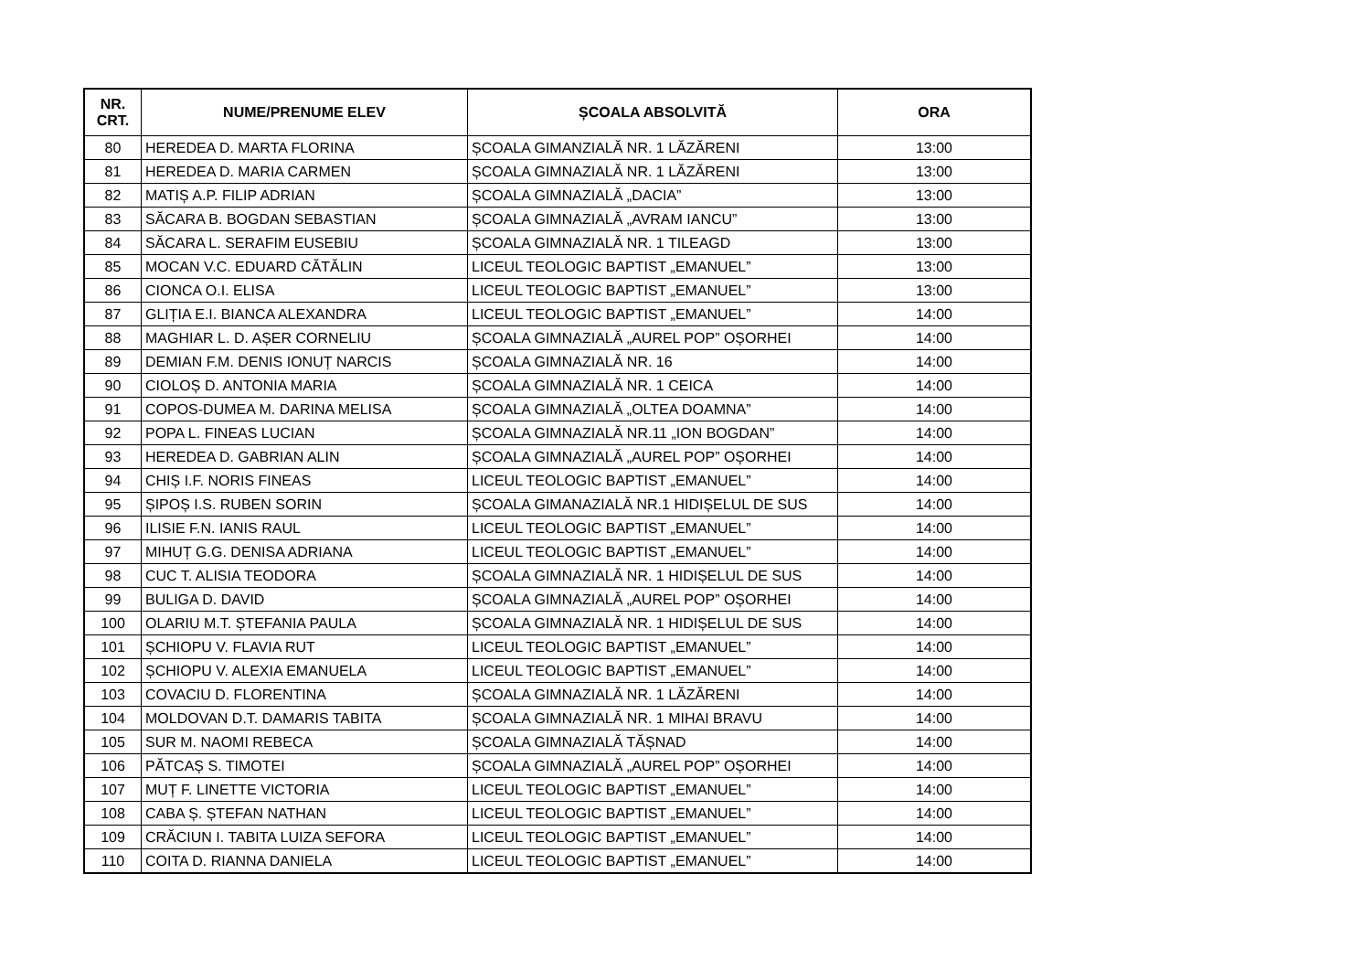| NR. CRT. | NUME/PRENUME ELEV | ȘCOALA ABSOLVITĂ | ORA |
| --- | --- | --- | --- |
| 80 | HEREDEA D. MARTA FLORINA | ȘCOALA GIMANZIALĂ NR. 1 LĂZĂRENI | 13:00 |
| 81 | HEREDEA D. MARIA CARMEN | ȘCOALA GIMNAZIALĂ NR. 1 LĂZĂRENI | 13:00 |
| 82 | MATIȘ A.P. FILIP ADRIAN | ȘCOALA GIMNAZIALĂ „DACIA” | 13:00 |
| 83 | SĂCARA B. BOGDAN SEBASTIAN | ȘCOALA GIMNAZIALĂ „AVRAM IANCU” | 13:00 |
| 84 | SĂCARA L. SERAFIM EUSEBIU | ȘCOALA GIMNAZIALĂ NR. 1 TILEAGD | 13:00 |
| 85 | MOCAN V.C. EDUARD CĂTĂLIN | LICEUL TEOLOGIC BAPTIST „EMANUEL” | 13:00 |
| 86 | CIONCA O.I. ELISA | LICEUL TEOLOGIC BAPTIST „EMANUEL” | 13:00 |
| 87 | GLIȚIA E.I. BIANCA ALEXANDRA | LICEUL TEOLOGIC BAPTIST „EMANUEL” | 14:00 |
| 88 | MAGHIAR L. D. AȘER CORNELIU | ȘCOALA GIMNAZIALĂ „AUREL POP” OȘORHEI | 14:00 |
| 89 | DEMIAN F.M. DENIS IONUȚ NARCIS | ȘCOALA GIMNAZIALĂ NR. 16 | 14:00 |
| 90 | CIOLOȘ D. ANTONIA MARIA | ȘCOALA GIMNAZIALĂ NR. 1 CEICA | 14:00 |
| 91 | COPOS-DUMEA M. DARINA MELISA | ȘCOALA GIMNAZIALĂ „OLTEA DOAMNA” | 14:00 |
| 92 | POPA L. FINEAS LUCIAN | ȘCOALA GIMNAZIALĂ NR.11 „ION BOGDAN” | 14:00 |
| 93 | HEREDEA D. GABRIAN ALIN | ȘCOALA GIMNAZIALĂ „AUREL POP” OȘORHEI | 14:00 |
| 94 | CHIȘ I.F. NORIS FINEAS | LICEUL TEOLOGIC BAPTIST „EMANUEL” | 14:00 |
| 95 | ȘIPOȘ I.S. RUBEN SORIN | ȘCOALA GIMANAZIALĂ NR.1 HIDIȘELUL DE SUS | 14:00 |
| 96 | ILISIE F.N. IANIS RAUL | LICEUL TEOLOGIC BAPTIST „EMANUEL” | 14:00 |
| 97 | MIHUȚ G.G. DENISA ADRIANA | LICEUL TEOLOGIC BAPTIST „EMANUEL” | 14:00 |
| 98 | CUC T. ALISIA TEODORA | ȘCOALA GIMNAZIALĂ NR. 1 HIDIȘELUL DE SUS | 14:00 |
| 99 | BULIGA D. DAVID | ȘCOALA GIMNAZIALĂ „AUREL POP” OȘORHEI | 14:00 |
| 100 | OLARIU M.T. ȘTEFANIA PAULA | ȘCOALA GIMNAZIALĂ NR. 1 HIDIȘELUL DE SUS | 14:00 |
| 101 | ȘCHIOPU V. FLAVIA RUT | LICEUL TEOLOGIC BAPTIST „EMANUEL” | 14:00 |
| 102 | ȘCHIOPU V. ALEXIA EMANUELA | LICEUL TEOLOGIC BAPTIST „EMANUEL” | 14:00 |
| 103 | COVACIU D. FLORENTINA | ȘCOALA GIMNAZIALĂ NR. 1 LĂZĂRENI | 14:00 |
| 104 | MOLDOVAN D.T. DAMARIS TABITA | ȘCOALA GIMNAZIALĂ NR. 1 MIHAI BRAVU | 14:00 |
| 105 | SUR M. NAOMI REBECA | ȘCOALA GIMNAZIALĂ TĂȘNAD | 14:00 |
| 106 | PĂTCAȘ S. TIMOTEI | ȘCOALA GIMNAZIALĂ „AUREL POP” OȘORHEI | 14:00 |
| 107 | MUȚ F. LINETTE VICTORIA | LICEUL TEOLOGIC BAPTIST „EMANUEL” | 14:00 |
| 108 | CABA Ș. ȘTEFAN NATHAN | LICEUL TEOLOGIC BAPTIST „EMANUEL” | 14:00 |
| 109 | CRĂCIUN I. TABITA LUIZA SEFORA | LICEUL TEOLOGIC BAPTIST „EMANUEL” | 14:00 |
| 110 | COITA D. RIANNA DANIELA | LICEUL TEOLOGIC BAPTIST „EMANUEL” | 14:00 |